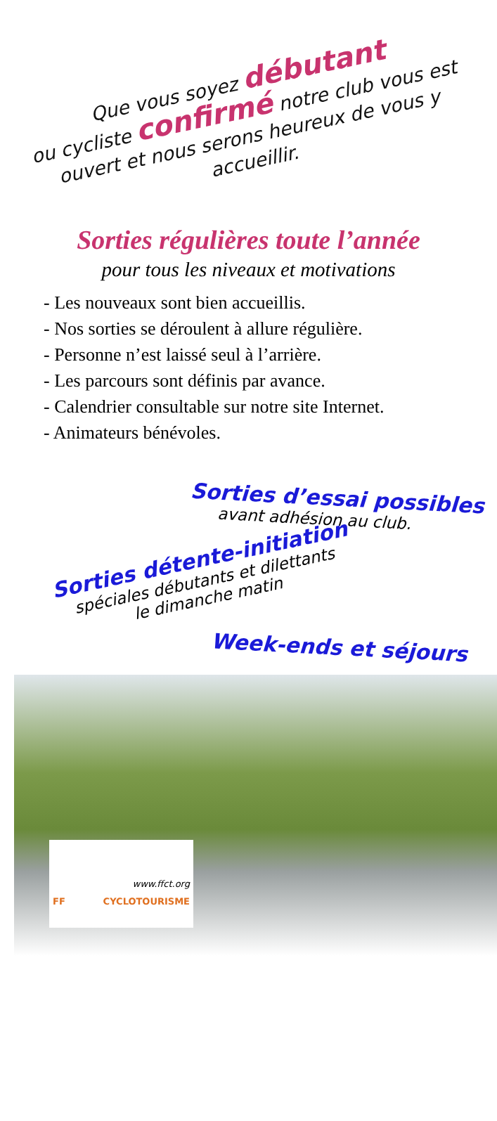Que vous soyez débutant
ou cycliste confirmé notre club vous est ouvert et nous serons heureux de vous y accueillir.
Sorties régulières toute l’année
pour tous les niveaux et motivations
- Les nouveaux sont bien accueillis.
- Nos sorties se déroulent à allure régulière.
- Personne n’est laissé seul à l’arrière.
- Les parcours sont définis par avance.
- Calendrier consultable sur notre site Internet.
- Animateurs bénévoles.
Sorties d’essai possibles
avant adhésion au club.
Sorties détente-initiation
spéciales débutants et dilettants
le dimanche matin
Week-ends et séjours
www.ffct.org
FF CYCLOTOURISME